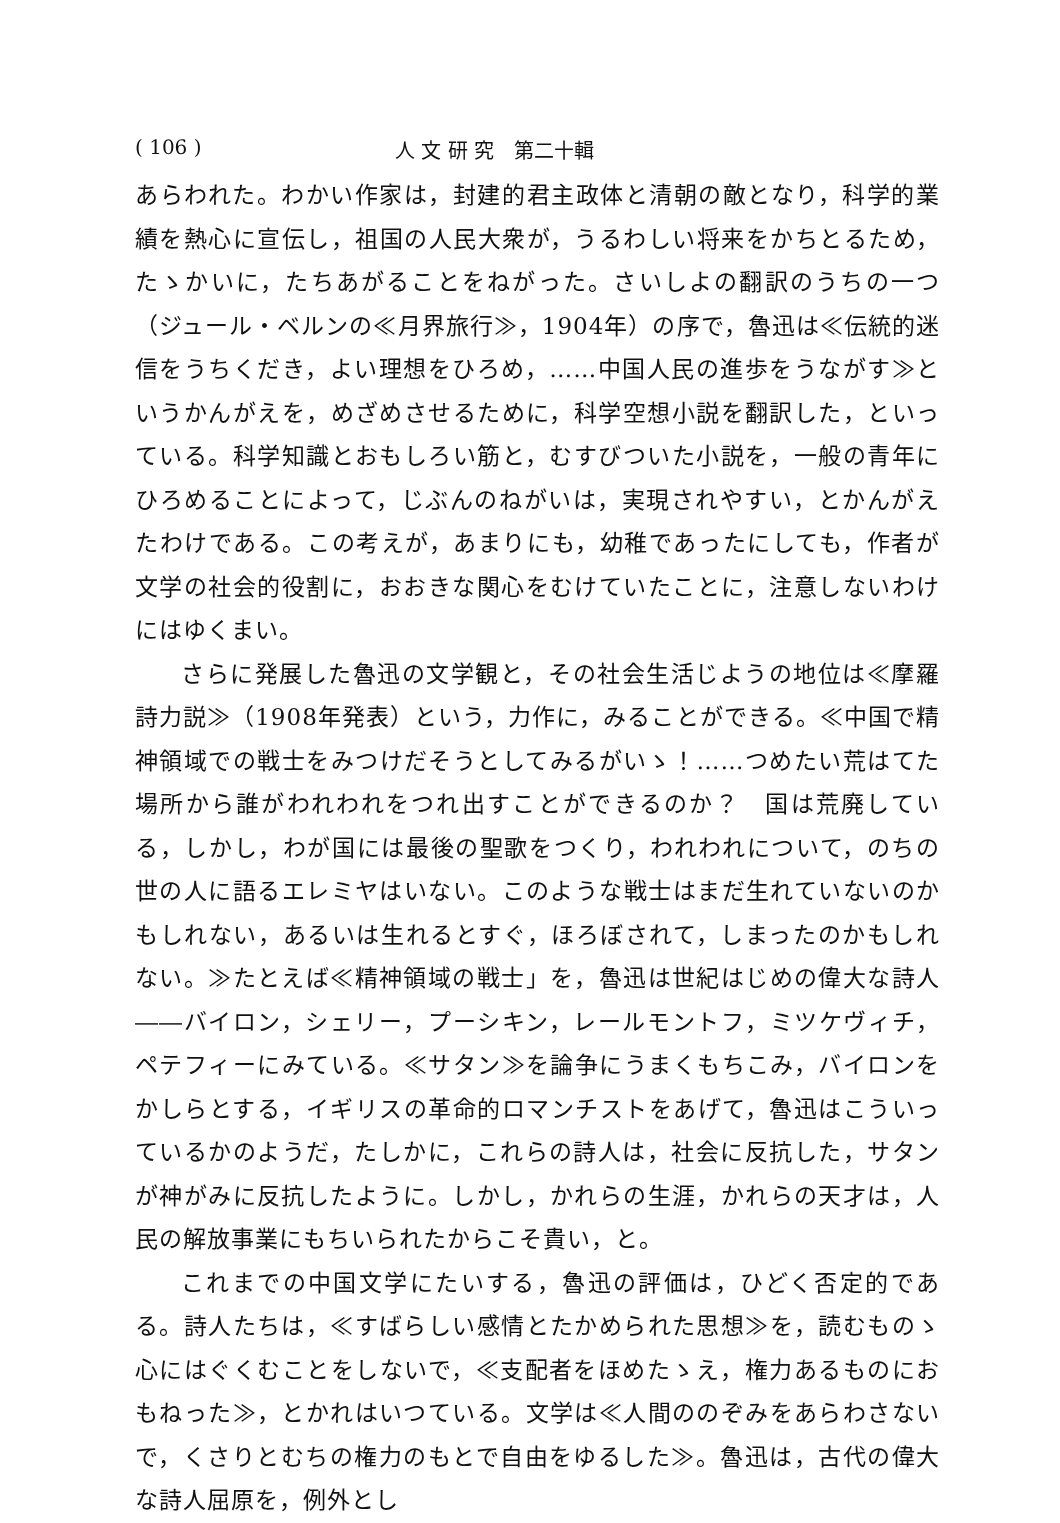( 106 ) 人 文 研 究　第二十輯
あらわれた。わかい作家は，封建的君主政体と清朝の敵となり，科学的業績を熱心に宣伝し，祖国の人民大衆が，うるわしい将来をかちとるため，たゝかいに，たちあがることをねがった。さいしよの翻訳のうちの一つ（ジュール・ベルンの≪月界旅行≫，1904年）の序で，魯迅は≪伝統的迷信をうちくだき，よい理想をひろめ，……中国人民の進歩をうながす≫というかんがえを，めざめさせるために，科学空想小説を翻訳した，といっている。科学知識とおもしろい筋と，むすびついた小説を，一般の青年にひろめることによって，じぶんのねがいは，実現されやすい，とかんがえたわけである。この考えが，あまりにも，幼稚であったにしても，作者が文学の社会的役割に，おおきな関心をむけていたことに，注意しないわけにはゆくまい。
さらに発展した魯迅の文学観と，その社会生活じようの地位は≪摩羅詩力説≫（1908年発表）という，力作に，みることができる。≪中国で精神領域での戦士をみつけだそうとしてみるがいゝ！……つめたい荒はてた場所から誰がわれわれをつれ出すことができるのか？　国は荒廃している，しかし，わが国には最後の聖歌をつくり，われわれについて，のちの世の人に語るエレミヤはいない。このような戦士はまだ生れていないのかもしれない，あるいは生れるとすぐ，ほろぼされて，しまったのかもしれない。≫たとえば≪精神領域の戦士」を，魯迅は世紀はじめの偉大な詩人――バイロン，シェリー，プーシキン，レールモントフ，ミツケヴィチ，ペテフィーにみている。≪サタン≫を論争にうまくもちこみ，バイロンをかしらとする，イギリスの革命的ロマンチストをあげて，魯迅はこういっているかのようだ，たしかに，これらの詩人は，社会に反抗した，サタンが神がみに反抗したように。しかし，かれらの生涯，かれらの天才は，人民の解放事業にもちいられたからこそ貴い，と。
これまでの中国文学にたいする，魯迅の評価は，ひどく否定的である。詩人たちは，≪すばらしい感情とたかめられた思想≫を，読むものゝ心にはぐくむことをしないで，≪支配者をほめたゝえ，権力あるものにおもねった≫，とかれはいつている。文学は≪人間ののぞみをあらわさないで，くさりとむちの権力のもとで自由をゆるした≫。魯迅は，古代の偉大な詩人屈原を，例外とし